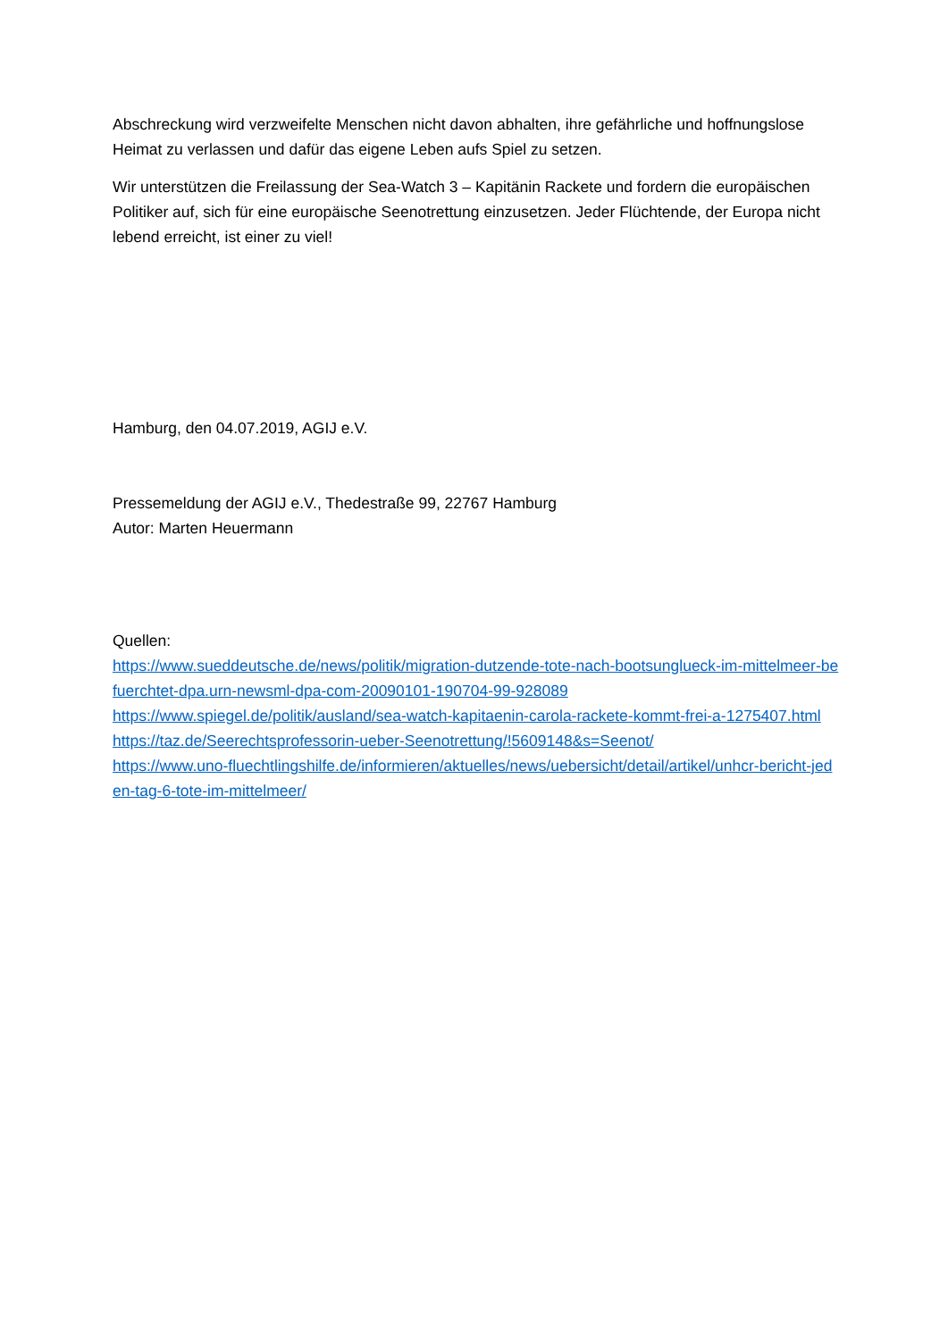Abschreckung wird verzweifelte Menschen nicht davon abhalten, ihre gefährliche und hoffnungslose Heimat zu verlassen und dafür das eigene Leben aufs Spiel zu setzen.
Wir unterstützen die Freilassung der Sea-Watch 3 – Kapitänin Rackete und fordern die europäischen Politiker auf, sich für eine europäische Seenotrettung einzusetzen. Jeder Flüchtende, der Europa nicht lebend erreicht, ist einer zu viel!
Hamburg, den 04.07.2019, AGIJ e.V.
Pressemeldung der AGIJ e.V., Thedestraße 99, 22767 Hamburg
Autor: Marten Heuermann
Quellen:
https://www.sueddeutsche.de/news/politik/migration-dutzende-tote-nach-bootsunglueck-im-mittelmeer-befuerchtet-dpa.urn-newsml-dpa-com-20090101-190704-99-928089
https://www.spiegel.de/politik/ausland/sea-watch-kapitaenin-carola-rackete-kommt-frei-a-1275407.html
https://taz.de/Seerechtsprofessorin-ueber-Seenotrettung/!5609148&s=Seenot/
https://www.uno-fluechtlingshilfe.de/informieren/aktuelles/news/uebersicht/detail/artikel/unhcr-bericht-jeden-tag-6-tote-im-mittelmeer/